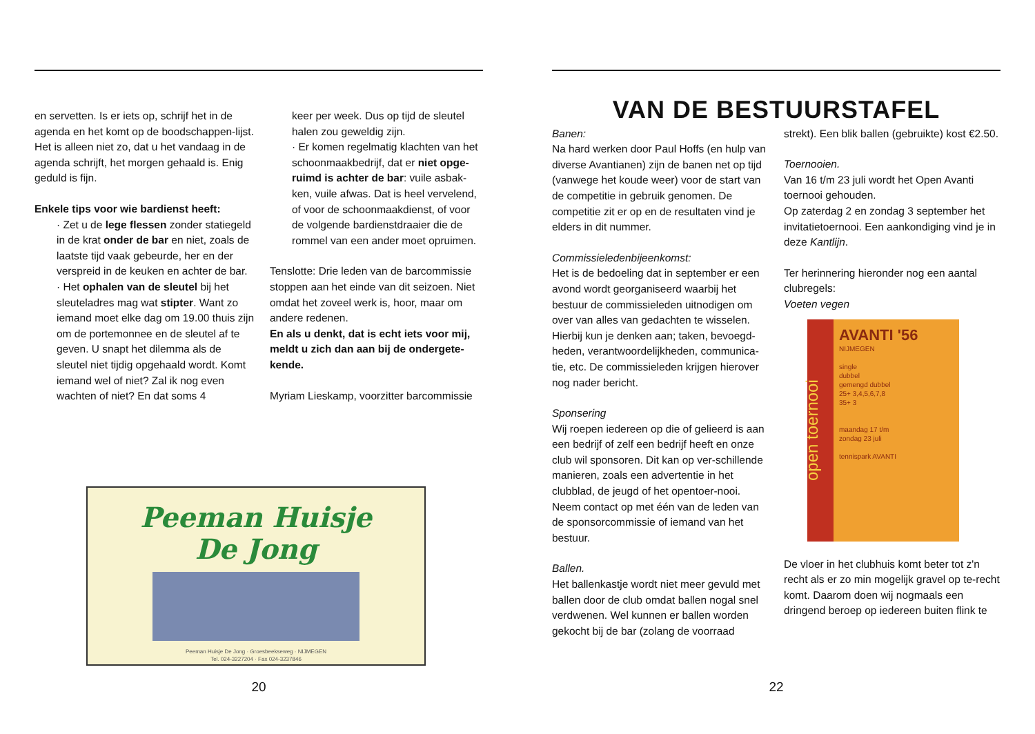en servetten. Is er iets op, schrijf het in de agenda en het komt op de boodschappen-lijst. Het is alleen niet zo, dat u het vandaag in de agenda schrijft, het morgen gehaald is. Enig geduld is fijn.
Enkele tips voor wie bardienst heeft:
· Zet u de lege flessen zonder statiegeld in de krat onder de bar en niet, zoals de laatste tijd vaak gebeurde, her en der verspreid in de keuken en achter de bar.
· Het ophalen van de sleutel bij het sleuteladres mag wat stipter. Want zo iemand moet elke dag om 19.00 thuis zijn om de portemonnee en de sleutel af te geven. U snapt het dilemma als de sleutel niet tijdig opgehaald wordt. Komt iemand wel of niet? Zal ik nog even wachten of niet? En dat soms 4
keer per week. Dus op tijd de sleutel halen zou geweldig zijn.
· Er komen regelmatig klachten van het schoonmaakbedrijf, dat er niet opge-ruimd is achter de bar: vuile asbak-ken, vuile afwas. Dat is heel vervelend, of voor de schoonmaakdienst, of voor de volgende bardienstdraaier die de rommel van een ander moet opruimen.
Tenslotte: Drie leden van de barcommissie stoppen aan het einde van dit seizoen. Niet omdat het zoveel werk is, hoor, maar om andere redenen.
En als u denkt, dat is echt iets voor mij, meldt u zich dan aan bij de ondergete-kende.
Myriam Lieskamp, voorzitter barcommissie
Peeman Huisje
De Jong
Peeman Huisje De Jong · Groesbeekseweg · NIJMEGEN
Tel. 024-3227204 · Fax 024-3237846
20
VAN DE BESTUURSTAFEL
Banen:
Na hard werken door Paul Hoffs (en hulp van diverse Avantianen) zijn de banen net op tijd (vanwege het koude weer) voor de start van de competitie in gebruik genomen. De competitie zit er op en de resultaten vind je elders in dit nummer.
Commissieledenbijeenkomst:
Het is de bedoeling dat in september er een avond wordt georganiseerd waarbij het bestuur de commissieleden uitnodigen om over van alles van gedachten te wisselen. Hierbij kun je denken aan; taken, bevoegd-heden, verantwoordelijkheden, communica-tie, etc. De commissieleden krijgen hierover nog nader bericht.
Sponsering
Wij roepen iedereen op die of gelieerd is aan een bedrijf of zelf een bedrijf heeft en onze club wil sponsoren. Dit kan op ver-schillende manieren, zoals een advertentie in het clubblad, de jeugd of het opentoer-nooi. Neem contact op met één van de leden van de sponsorcommissie of iemand van het bestuur.
Ballen.
Het ballenkastje wordt niet meer gevuld met ballen door de club omdat ballen nogal snel verdwenen. Wel kunnen er ballen worden gekocht bij de bar (zolang de voorraad
strekt). Een blik ballen (gebruikte) kost €2.50.
Toernooien.
Van 16 t/m 23 juli wordt het Open Avanti toernooi gehouden.
Op zaterdag 2 en zondag 3 september het invitatietoernooi. Een aankondiging vind je in deze Kantlijn.
Ter herinnering hieronder nog een aantal clubregels:
Voeten vegen
open toernooi
AVANTI '56
NIJMEGEN
single
dubbel
gemengd dubbel
25+ 3,4,5,6,7,8
35+ 3
maandag 17 t/m
zondag 23 juli
tennispark AVANTI
De vloer in het clubhuis komt beter tot z'n recht als er zo min mogelijk gravel op te-recht komt. Daarom doen wij nogmaals een dringend beroep op iedereen buiten flink te
22